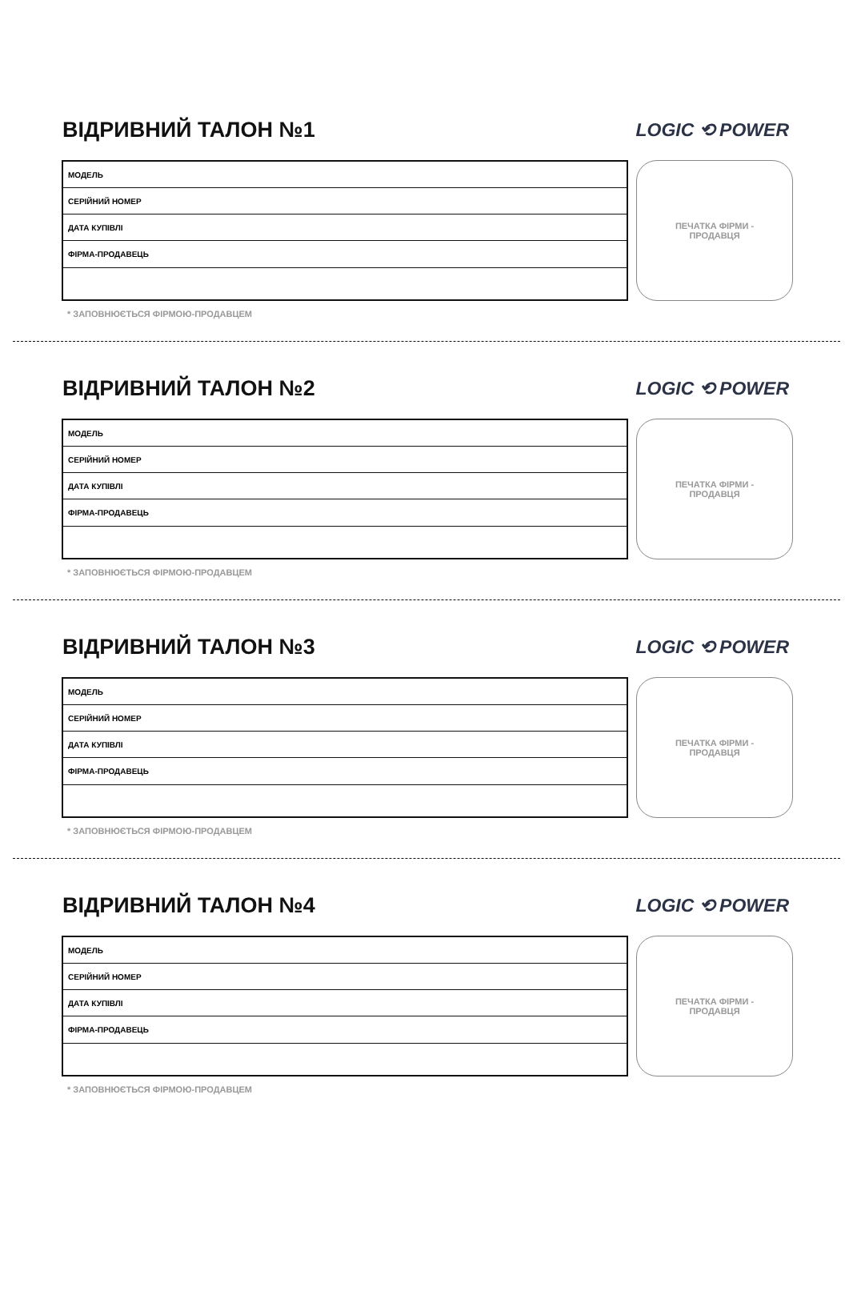ВІДРИВНИЙ ТАЛОН №1
LOGIC ⟲ POWER
| МОДЕЛЬ |
| СЕРІЙНИЙ НОМЕР |
| ДАТА КУПІВЛІ |
| ФІРМА-ПРОДАВЕЦЬ |
ПЕЧАТКА ФІРМИ -
ПРОДАВЦЯ
* ЗАПОВНЮЄТЬСЯ ФІРМОЮ-ПРОДАВЦЕМ
ВІДРИВНИЙ ТАЛОН №2
LOGIC ⟲ POWER
| МОДЕЛЬ |
| СЕРІЙНИЙ НОМЕР |
| ДАТА КУПІВЛІ |
| ФІРМА-ПРОДАВЕЦЬ |
ПЕЧАТКА ФІРМИ -
ПРОДАВЦЯ
* ЗАПОВНЮЄТЬСЯ ФІРМОЮ-ПРОДАВЦЕМ
ВІДРИВНИЙ ТАЛОН №3
LOGIC ⟲ POWER
| МОДЕЛЬ |
| СЕРІЙНИЙ НОМЕР |
| ДАТА КУПІВЛІ |
| ФІРМА-ПРОДАВЕЦЬ |
ПЕЧАТКА ФІРМИ -
ПРОДАВЦЯ
* ЗАПОВНЮЄТЬСЯ ФІРМОЮ-ПРОДАВЦЕМ
ВІДРИВНИЙ ТАЛОН №4
LOGIC ⟲ POWER
| МОДЕЛЬ |
| СЕРІЙНИЙ НОМЕР |
| ДАТА КУПІВЛІ |
| ФІРМА-ПРОДАВЕЦЬ |
ПЕЧАТКА ФІРМИ -
ПРОДАВЦЯ
* ЗАПОВНЮЄТЬСЯ ФІРМОЮ-ПРОДАВЦЕМ